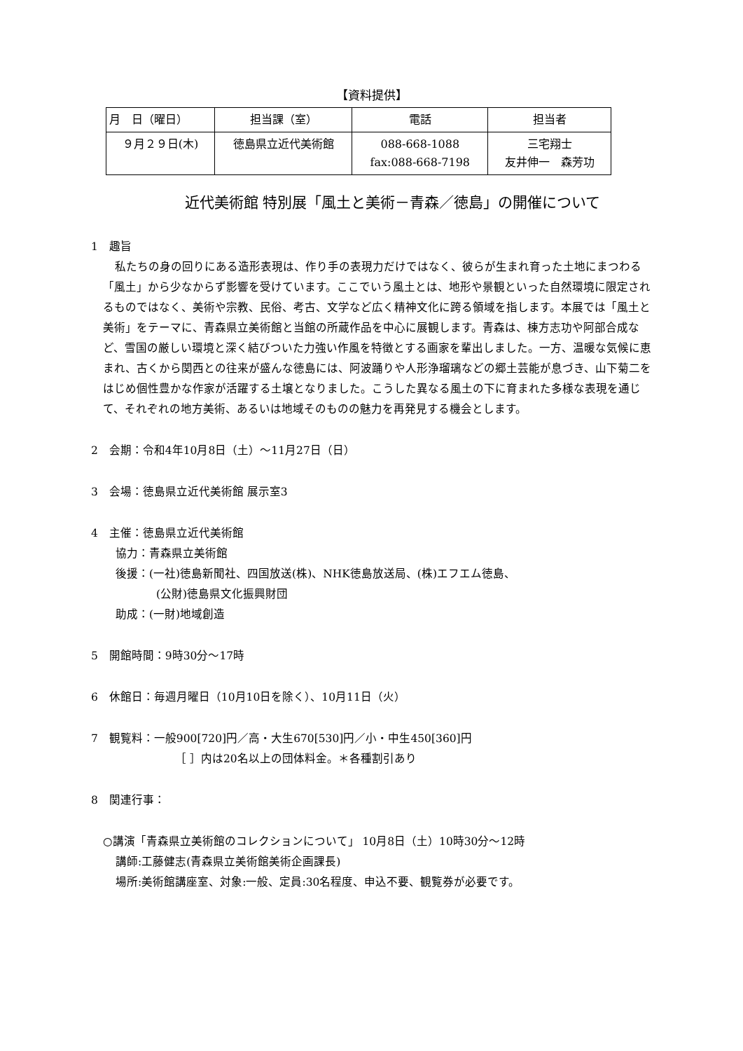【資料提供】
| 月 日（曜日） | 担当課（室） | 電話 | 担当者 |
| --- | --- | --- | --- |
| ９月２９日(木) | 徳島県立近代美術館 | 088-668-1088 fax:088-668-7198 | 三宅翔士 友井伸一 森芳功 |
近代美術館 特別展「風土と美術－青森／徳島」の開催について
1　趣旨
私たちの身の回りにある造形表現は、作り手の表現力だけではなく、彼らが生まれ育った土地にまつわる「風土」から少なからず影響を受けています。ここでいう風土とは、地形や景観といった自然環境に限定されるものではなく、美術や宗教、民俗、考古、文学など広く精神文化に跨る領域を指します。本展では「風土と美術」をテーマに、青森県立美術館と当館の所蔵作品を中心に展観します。青森は、棟方志功や阿部合成など、雪国の厳しい環境と深く結びついた力強い作風を特徴とする画家を輩出しました。一方、温暖な気候に恵まれ、古くから関西との往来が盛んな徳島には、阿波踊りや人形浄瑠璃などの郷土芸能が息づき、山下菊二をはじめ個性豊かな作家が活躍する土壌となりました。こうした異なる風土の下に育まれた多様な表現を通じて、それぞれの地方美術、あるいは地域そのものの魅力を再発見する機会とします。
2　会期：令和4年10月8日（土）～11月27日（日）
3　会場：徳島県立近代美術館 展示室3
4　主催：徳島県立近代美術館
協力：青森県立美術館
後援：(一社)徳島新聞社、四国放送(株)、NHK徳島放送局、(株)エフエム徳島、
(公財)徳島県文化振興財団
助成：(一財)地域創造
5　開館時間：9時30分～17時
6　休館日：毎週月曜日（10月10日を除く）、10月11日（火）
7　観覧料：一般900[720]円／高・大生670[530]円／小・中生450[360]円
［ ］内は20名以上の団体料金。＊各種割引あり
8　関連行事：
○講演「青森県立美術館のコレクションについて」 10月8日（土）10時30分～12時
講師:工藤健志(青森県立美術館美術企画課長)
場所:美術館講座室、対象:一般、定員:30名程度、申込不要、観覧券が必要です。